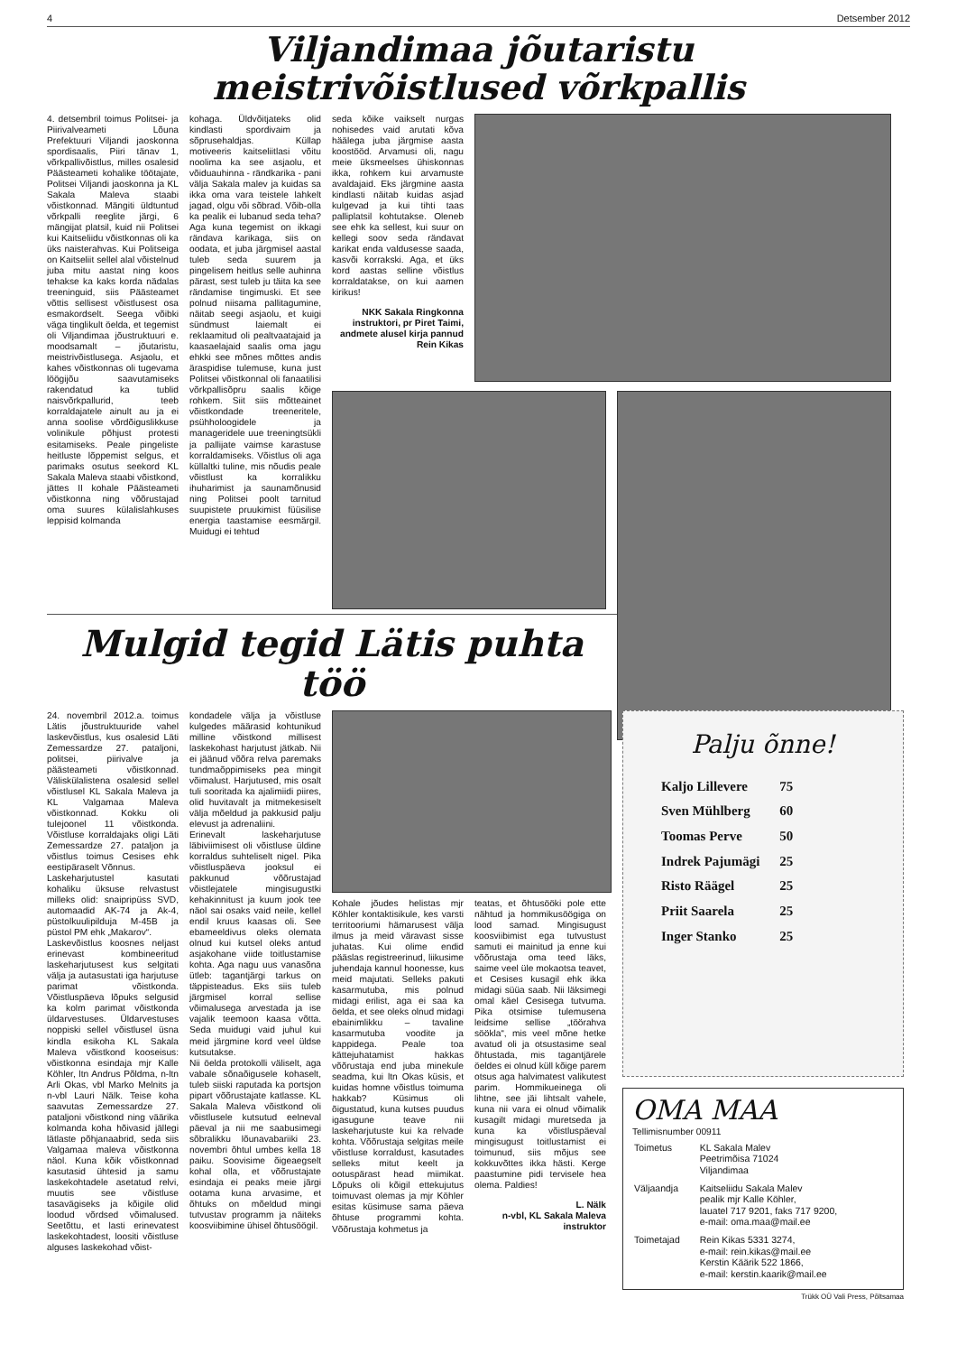4 Detsember 2012
Viljandimaa jõutaristu
meistrivõistlused võrkpallis
4. detsembril toimus Politsei- ja Piirivalveameti Lõuna Prefektuuri Viljandi jaoskonna spordisaalis, Piiri tänav 1, võrkpallivõistlus, milles osalesid Päästeameti kohalike töötajate, Politsei Viljandi jaoskonna ja KL Sakala Maleva staabi võistkonnad. Mängiti üldtuntud võrkpalli reeglite järgi, 6 mängijat platsil, kuid nii Politsei kui Kaitseliidu võistkonnas oli ka üks naisterahvas. Kui Politseiga on Kaitseliit sellel alal võistelnud juba mitu aastat ning koos tehakse ka kaks korda nädalas treeninguid, siis Päästeamet võttis sellisest võistlusest osa esmakordselt. Seega võibki väga tinglikult öelda, et tegemist oli Viljandimaa jõustruktuuri e. moodsamalt – jõutaristu, meistrivõistlusega. Asjaolu, et kahes võistkonnas oli tugevama löögijõu saavutamiseks rakendatud ka tublid naisvõrkpallurid, teeb korraldajatele ainult au ja ei anna soolise võrdõiguslikkuse volinikule põhjust protesti esitamiseks. Peale pingeliste heitluste lõppemist selgus, et parimaks osutus seekord KL Sakala Maleva staabi võistkond, jättes II kohale Päästeameti võistkonna ning võõrustajad oma suures külalislahkuses leppisid kolmanda
kohaga. Üldvõitjateks olid kindlasti spordivaim ja sõprusehaldjas. Küllap motiveeris kaitseliitlasi võitu noolima ka see asjaolu, et võiduauhinna - rändkarika - pani välja Sakala malev ja kuidas sa ikka oma vara teistele lahkelt jagad, olgu või sõbrad. Võib-olla ka pealik ei lubanud seda teha? Aga kuna tegemist on ikkagi rändava karikaga, siis on oodata, et juba järgmisel aastal tuleb seda suurem ja pingelisem heitlus selle auhinna pärast, sest tuleb ju täita ka see rändamise tingimuski. Et see polnud niisama pallitagumine, näitab seegi asjaolu, et kuigi sündmust laiemalt ei reklaamitud oli pealtvaatajaid ja kaasaelajaid saalis oma jagu ehkki see mõnes mõttes andis äraspidise tulemuse, kuna just Politsei võistkonnal oli fanaatilisi võrkpallisõpru saalis kõige rohkem. Siit siis mõtteainet võistkondade treeneritele, psühholoogidele ja manageridele uue treeningtsükli ja pallijate vaimse karastuse korraldamiseks. Võistlus oli aga küllaltki tuline, mis nõudis peale võistlust ka korralikku ihuharimist ja saunamõnusid ning Politsei poolt tarnitud suupistete pruukimist füüsilise energia taastamise eesmärgil. Muidugi ei tehtud
seda kõike vaikselt nurgas nohisedes vaid arutati kõva häälega juba järgmise aasta koostööd. Arvamusi oli, nagu meie üksmeelses ühiskonnas ikka, rohkem kui arvamuste avaldajaid. Eks järgmine aasta kindlasti näitab kuidas asjad kulgevad ja kui tihti taas palliplatsil kohtutakse. Oleneb see ehk ka sellest, kui suur on kellegi soov seda rändavat karikat enda valdusesse saada, kasvõi korrakski. Aga, et üks kord aastas selline võistlus korraldatakse, on kui aamen kirikus!
NKK Sakala Ringkonna instruktori, pr Piret Taimi, andmete alusel kirja pannud Rein Kikas
Mulgid tegid Lätis puhta töö
24. novembril 2012.a. toimus Lätis jõustruktuuride vahel laskevõistlus, kus osalesid Läti Zemessardze 27. pataljoni, politsei, piirivalve ja päästeameti võistkonnad. Väliskülalistena osalesid sellel võistlusel KL Sakala Maleva ja KL Valgamaa Maleva võistkonnad. Kokku oli tulejoonel 11 võistkonda. Võistluse korraldajaks oligi Läti Zemessardze 27. pataljon ja võistlus toimus Cesises ehk eestipäraselt Võnnus.
Laskeharjutustel kasutati kohaliku üksuse relvastust milleks olid: snaipripüss SVD, automaadid AK-74 ja Ak-4, püstolkuulipilduja M-45B ja püstol PM ehk „Makarov“.
Laskevõistlus koosnes neljast erinevast kombineeritud laskeharjutusest kus selgitati välja ja autasustati iga harjutuse parimat võistkonda. Võistluspäeva lõpuks selgusid ka kolm parimat võistkonda üldarvestuses. Üldarvestuses noppiski sellel võistlusel üsna kindla esikoha KL Sakala Maleva võistkond kooseisus: võistkonna esindaja mjr Kalle Köhler, ltn Andrus Põldma, n-ltn Arli Okas, vbl Marko Melnits ja n-vbl Lauri Nälk. Teise koha saavutas Zemessardze 27. pataljoni võistkond ning väärika kolmanda koha hõivasid jällegi lätlaste põhjanaabrid, seda siis Valgamaa maleva võistkonna näol. Kuna kõik võistkonnad kasutasid ühtesid ja samu laskekohtadele asetatud relvi, muutis see võistluse tasavägiseks ja kõigile olid loodud võrdsed võimalused. Seetõttu, et lasti erinevatest laskekohtadest, loositi võistluse alguses laskekohad võist-
kondadele välja ja võistluse kulgedes määrasid kohtunikud milline võistkond millisest laskekohast harjutust jätkab. Nii ei jäänud võõra relva paremaks tundmaõppimiseks pea mingit võimalust. Harjutused, mis osalt tuli sooritada ka ajalimiidi piires, olid huvitavalt ja mitmekesiselt välja mõeldud ja pakkusid palju elevust ja adrenaliini.
Erinevalt laskeharjutuse läbiviimisest oli võistluse üldine korraldus suhteliselt nigel. Pika võistluspäeva jooksul ei pakkunud võõrustajad võistlejatele mingisugustki kehakinnitust ja kuum jook tee näol sai osaks vaid neile, kellel endil kruus kaasas oli. See ebameeldivus oleks olemata olnud kui kutsel oleks antud asjakohane viide toitlustamise kohta. Aga nagu uus vanasõna ütleb: tagantjärgi tarkus on täppisteadus. Eks siis tuleb järgmisel korral sellise võimalusega arvestada ja ise vajalik teemoon kaasa võtta. Seda muidugi vaid juhul kui meid järgmine kord veel üldse kutsutakse.
Nii öelda protokolli väliselt, aga vabale sõnaõigusele kohaselt, tuleb siiski raputada ka portsjon pipart võõrustajate katlasse. KL Sakala Maleva võistkond oli võistlusele kutsutud eelneval päeval ja nii me saabusimegi sõbralikku lõunavabariiki 23. novembri õhtul umbes kella 18 paiku. Soovisime õigeaegselt kohal olla, et võõrustajate esindaja ei peaks meie järgi ootama kuna arvasime, et õhtuks on mõeldud mingi tutvustav programm ja näiteks koosviibimine ühisel õhtusöögil.
Kohale jõudes helistas mjr Köhler kontaktisikule, kes varsti territooriumi hämarusest välja ilmus ja meid väravast sisse juhatas. Kui olime endid pääslas registreerinud, liikusime juhendaja kannul hoonesse, kus meid majutati. Selleks pakuti kasarmutuba, mis polnud midagi erilist, aga ei saa ka öelda, et see oleks olnud midagi ebainimlikku – tavaline kasarmutuba voodite ja kappidega. Peale toa kättejuhatamist hakkas võõrustaja end juba minekule seadma, kui ltn Okas küsis, et kuidas homne võistlus toimuma hakkab? Küsimus oli õigustatud, kuna kutses puudus igasugune teave nii laskeharjutuste kui ka relvade kohta. Võõrustaja selgitas meile võistluse korraldust, kasutades selleks mitut keelt ja ootuspärast head miimikat. Lõpuks oli kõigil ettekujutus toimuvast olemas ja mjr Köhler esitas küsimuse sama päeva õhtuse programmi kohta. Võõrustaja kohmetus ja
teatas, et õhtusööki pole ette nähtud ja hommikusöögiga on lood samad. Mingisugust koosviibimist ega tutvustust samuti ei mainitud ja enne kui võõrustaja oma teed läks, saime veel üle mokaotsa teavet, et Cesises kusagil ehk ikka midagi süüa saab. Nii läksimegi omal käel Cesisega tutvuma. Pika otsimise tulemusena leidsime sellise „töörahva söökla“, mis veel mõne hetke avatud oli ja otsustasime seal õhtustada, mis tagantjärele öeldes ei olnud küll kõige parem otsus aga halvimatest valikutest parim. Hommikueinega oli lihtne, see jäi lihtsalt vahele, kuna nii vara ei olnud võimalik kusagilt midagi muretseda ja kuna ka võistluspäeval mingisugust toitlustamist ei toimunud, siis mõjus see kokkuvõttes ikka hästi. Kerge paastumine pidi tervisele hea olema. Paldies!
L. Nälk
n-vbl, KL Sakala Maleva instruktor
Palju õnne!
| Kaljo Lillevere | 75 |
| Sven Mühlberg | 60 |
| Toomas Perve | 50 |
| Indrek Pajumägi | 25 |
| Risto Räägel | 25 |
| Priit Saarela | 25 |
| Inger Stanko | 25 |
OMA MAA
Tellimisnumber 00911
| Toimetus | KL Sakala Malev Peetrimõisa 71024 Viljandimaa |
| Väljaandja | Kaitseliidu Sakala Malev pealik mjr Kalle Köhler, lauatel 717 9201, faks 717 9200, e-mail: oma.maa@mail.ee |
| Toimetajad | Rein Kikas 5331 3274, e-mail: rein.kikas@mail.ee Kerstin Käärik 522 1866, e-mail: kerstin.kaarik@mail.ee |
Trükk OÜ Vali Press, Põltsamaa